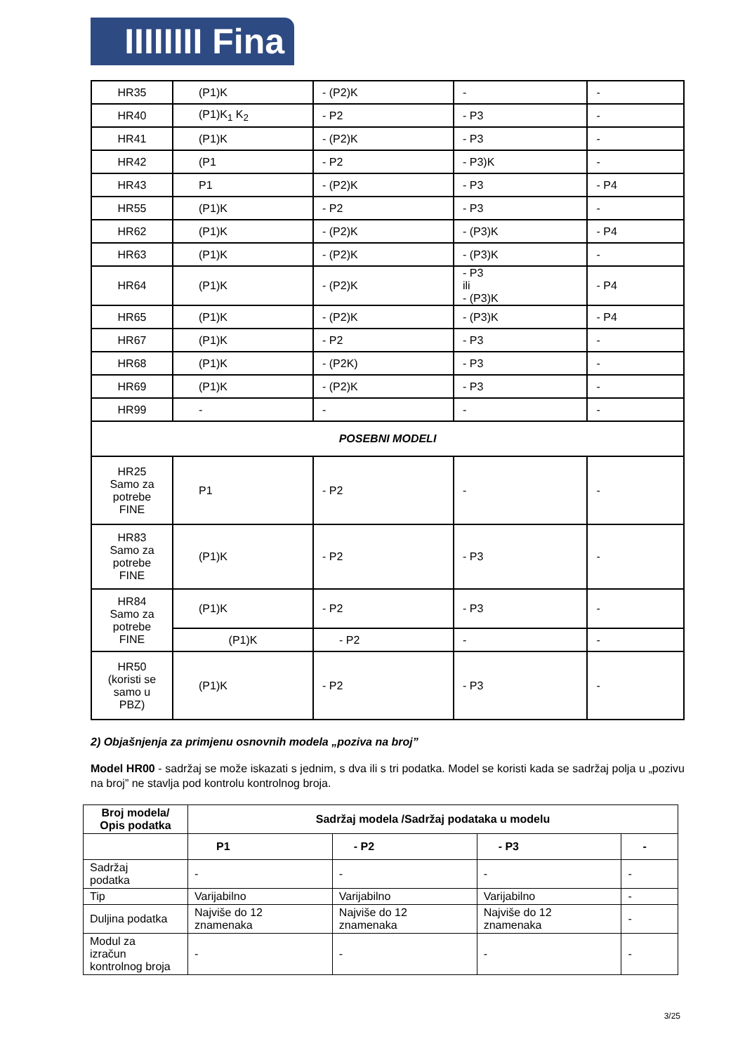IIIIIIII Fina
| HR35 | (P1)K | - (P2)K | - | - |
| HR40 | (P1)K<sub>1</sub> K<sub>2</sub> | - P2 | - P3 | - |
| HR41 | (P1)K | - (P2)K | - P3 | - |
| HR42 | (P1 | - P2 | - P3)K | - |
| HR43 | P1 | - (P2)K | - P3 | - P4 |
| HR55 | (P1)K | - P2 | - P3 | - |
| HR62 | (P1)K | - (P2)K | - (P3)K | - P4 |
| HR63 | (P1)K | - (P2)K | - (P3)K | - |
| HR64 | (P1)K | - (P2)K | - P3 ili - (P3)K | - P4 |
| HR65 | (P1)K | - (P2)K | - (P3)K | - P4 |
| HR67 | (P1)K | - P2 | - P3 | - |
| HR68 | (P1)K | - (P2K) | - P3 | - |
| HR69 | (P1)K | - (P2)K | - P3 | - |
| HR99 | - | - | - | - |
| POSEBNI MODELI | | | | |
| HR25 Samo za potrebe FINE | P1 | - P2 | - | - |
| HR83 Samo za potrebe FINE | (P1)K | - P2 | - P3 | - |
| HR84 Samo za potrebe FINE | (P1)K | - P2 | - P3 | - |
| | (P1)K | - P2 | - | - |
| HR50 (koristi se samo u PBZ) | (P1)K | - P2 | - P3 | - |
2) Objašnjenja za primjenu osnovnih modela „poziva na broj”
Model HR00 - sadržaj se može iskazati s jednim, s dva ili s tri podatka. Model se koristi kada se sadržaj polja u „pozivu na broj” ne stavlja pod kontrolu kontrolnog broja.
| Broj modela/ Opis podatka | Sadržaj modela /Sadržaj podataka u modelu | | | |
| --- | --- | --- | --- | --- |
| | P1 | - P2 | - P3 | - |
| Sadržaj podatka | - | - | - | - |
| Tip | Varijabilno | Varijabilno | Varijabilno | - |
| Duljina podatka | Najviše do 12 znamenaka | Najviše do 12 znamenaka | Najviše do 12 znamenaka | - |
| Modul za izračun kontrolnog broja | - | - | - | - |
3/25